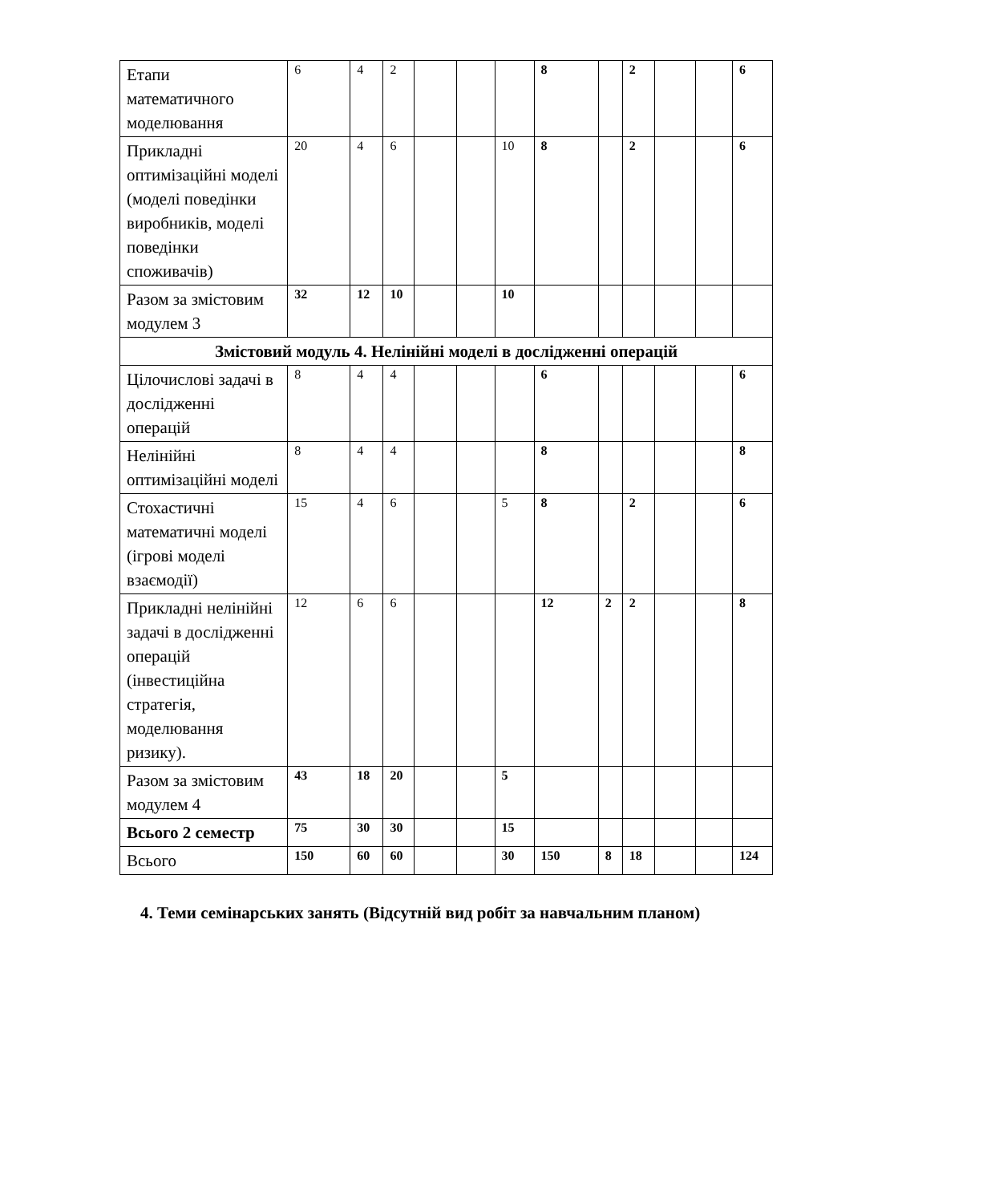| Етапи математичного моделювання | 6 | 4 | 2 | | | | 8 | | 2 | | | 6 |
| Прикладні оптимізаційні моделі (моделі поведінки виробників, моделі поведінки споживачів) | 20 | 4 | 6 | | | 10 | 8 | | 2 | | | 6 |
| Разом за змістовим модулем 3 | 32 | 12 | 10 | | | 10 | | | | | | |
| Змістовий модуль 4. Нелінійні моделі в дослідженні операцій | | | | | | | | | | | | |
| Цілочислові задачі в дослідженні операцій | 8 | 4 | 4 | | | | 6 | | | | | 6 |
| Нелінійні оптимізаційні моделі | 8 | 4 | 4 | | | | 8 | | | | | 8 |
| Стохастичні математичні моделі (ігрові моделі взаємодії) | 15 | 4 | 6 | | | 5 | 8 | | 2 | | | 6 |
| Прикладні нелінійні задачі в дослідженні операцій (інвестиційна стратегія, моделювання ризику). | 12 | 6 | 6 | | | | 12 | 2 | 2 | | | 8 |
| Разом за змістовим модулем 4 | 43 | 18 | 20 | | | 5 | | | | | | |
| Всього 2 семестр | 75 | 30 | 30 | | | 15 | | | | | | |
| Всього | 150 | 60 | 60 | | | 30 | 150 | 8 | 18 | | | 124 |
4. Теми семінарських занять (Відсутній вид робіт за навчальним планом)